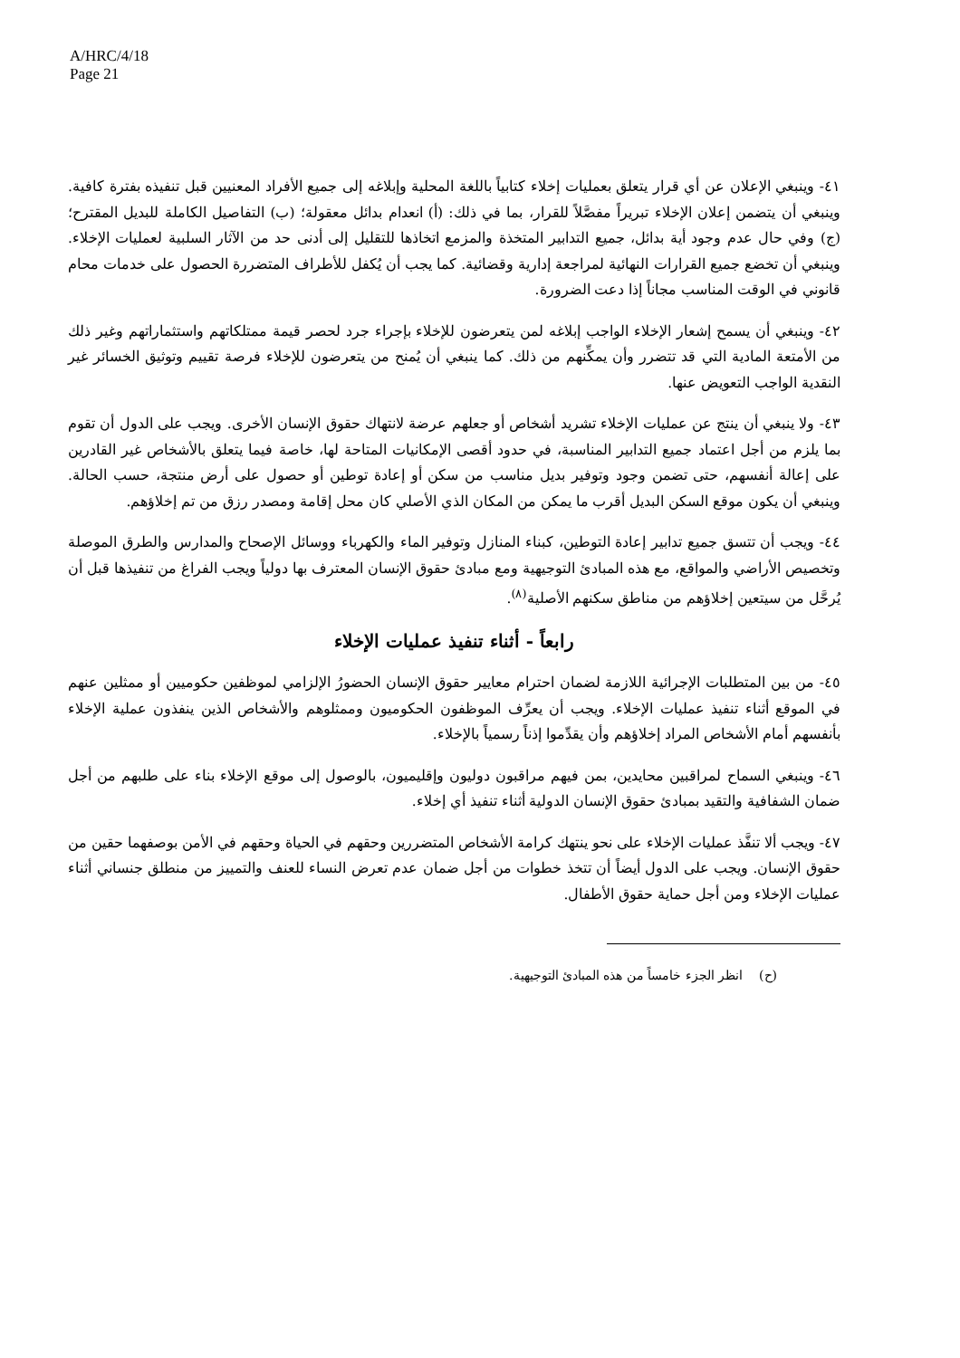A/HRC/4/18
Page 21
٤١- وينبغي الإعلان عن أي قرار يتعلق بعمليات إخلاء كتابياً باللغة المحلية وإبلاغه إلى جميع الأفراد المعنيين قبل تنفيذه بفترة كافية. وينبغي أن يتضمن إعلان الإخلاء تبريراً مفصَّلاً للقرار، بما في ذلك: (أ) انعدام بدائل معقولة؛ (ب) التفاصيل الكاملة للبديل المقترح؛ (ج) وفي حال عدم وجود أية بدائل، جميع التدابير المتخذة والمزمع اتخاذها للتقليل إلى أدنى حد من الآثار السلبية لعمليات الإخلاء. وينبغي أن تخضع جميع القرارات النهائية لمراجعة إدارية وقضائية. كما يجب أن يُكفل للأطراف المتضررة الحصول على خدمات محام قانوني في الوقت المناسب مجاناً إذا دعت الضرورة.
٤٢- وينبغي أن يسمح إشعار الإخلاء الواجب إبلاغه لمن يتعرضون للإخلاء بإجراء جرد لحصر قيمة ممتلكاتهم واستثماراتهم وغير ذلك من الأمتعة المادية التي قد تتضرر وأن يمكِّنهم من ذلك. كما ينبغي أن يُمنح من يتعرضون للإخلاء فرصة تقييم وتوثيق الخسائر غير النقدية الواجب التعويض عنها.
٤٣- ولا ينبغي أن ينتج عن عمليات الإخلاء تشريد أشخاص أو جعلهم عرضة لانتهاك حقوق الإنسان الأخرى. ويجب على الدول أن تقوم بما يلزم من أجل اعتماد جميع التدابير المناسبة، في حدود أقصى الإمكانيات المتاحة لها، خاصة فيما يتعلق بالأشخاص غير القادرين على إعالة أنفسهم، حتى تضمن وجود وتوفير بديل مناسب من سكن أو إعادة توطين أو حصول على أرض منتجة، حسب الحالة. وينبغي أن يكون موقع السكن البديل أقرب ما يمكن من المكان الذي الأصلي كان محل إقامة ومصدر رزق من تم إخلاؤهم.
٤٤- ويجب أن تتسق جميع تدابير إعادة التوطين، كبناء المنازل وتوفير الماء والكهرباء ووسائل الإصحاح والمدارس والطرق الموصلة وتخصيص الأراضي والمواقع، مع هذه المبادئ التوجيهية ومع مبادئ حقوق الإنسان المعترف بها دولياً ويجب الفراغ من تنفيذها قبل أن يُرحَّل من سيتعين إخلاؤهم من مناطق سكنهم الأصلية<sup>(٨)</sup>.
رابعاً - أثناء تنفيذ عمليات الإخلاء
٤٥- من بين المتطلبات الإجرائية اللازمة لضمان احترام معايير حقوق الإنسان الحضورُ الإلزامي لموظفين حكوميين أو ممثلين عنهم في الموقع أثناء تنفيذ عمليات الإخلاء. ويجب أن يعرِّف الموظفون الحكوميون وممثلوهم والأشخاص الذين ينفذون عملية الإخلاء بأنفسهم أمام الأشخاص المراد إخلاؤهم وأن يقدِّموا إذناً رسمياً بالإخلاء.
٤٦- وينبغي السماح لمراقبين محايدين، بمن فيهم مراقبون دوليون وإقليميون، بالوصول إلى موقع الإخلاء بناء على طلبهم من أجل ضمان الشفافية والتقيد بمبادئ حقوق الإنسان الدولية أثناء تنفيذ أي إخلاء.
٤٧- ويجب ألا تنفَّذ عمليات الإخلاء على نحو ينتهك كرامة الأشخاص المتضررين وحقهم في الحياة وحقهم في الأمن بوصفهما حقين من حقوق الإنسان. ويجب على الدول أيضاً أن تتخذ خطوات من أجل ضمان عدم تعرض النساء للعنف والتمييز من منطلق جنساني أثناء عمليات الإخلاء ومن أجل حماية حقوق الأطفال.
(ح) انظر الجزء خامساً من هذه المبادئ التوجيهية.